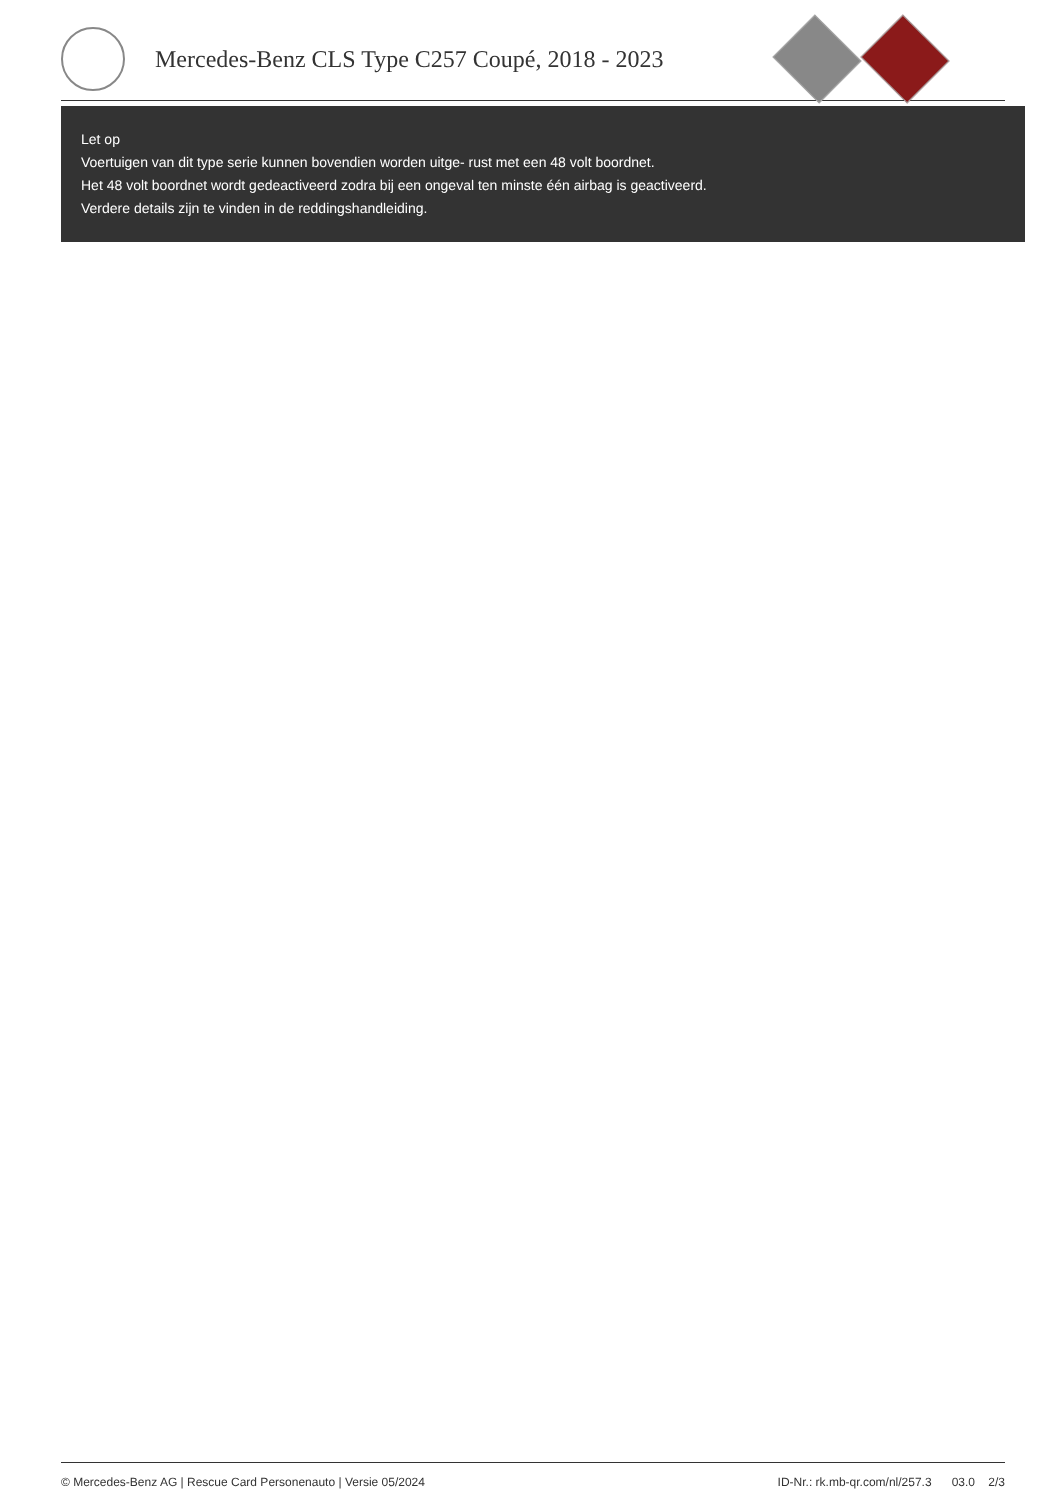Mercedes-Benz CLS Type C257 Coupé, 2018 - 2023
Let op
Voertuigen van dit type serie kunnen bovendien worden uitge- rust met een 48 volt boordnet.
Het 48 volt boordnet wordt gedeactiveerd zodra bij een ongeval ten minste één airbag is geactiveerd.
Verdere details zijn te vinden in de reddingshandleiding.
© Mercedes-Benz AG | Rescue Card Personenauto | Versie 05/2024 ID-Nr.: rk.mb-qr.com/nl/257.3 03.0 2/3